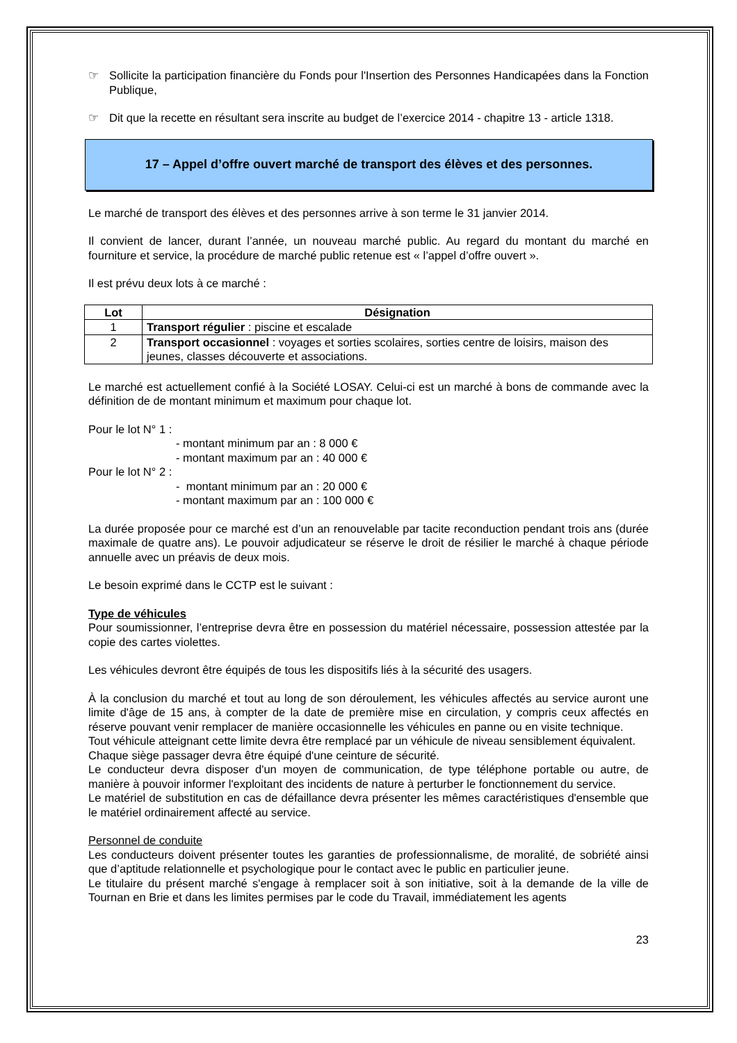☞ Sollicite la participation financière du Fonds pour l'Insertion des Personnes Handicapées dans la Fonction Publique,
☞ Dit que la recette en résultant sera inscrite au budget de l’exercice 2014 - chapitre 13 - article 1318.
17 – Appel d’offre ouvert marché de transport des élèves et des personnes.
Le marché de transport des élèves et des personnes arrive à son terme le 31 janvier 2014.
Il convient de lancer, durant l’année, un nouveau marché public. Au regard du montant du marché en fourniture et service, la procédure de marché public retenue est « l’appel d’offre ouvert ».
Il est prévu deux lots à ce marché :
| Lot | Désignation |
| --- | --- |
| 1 | Transport régulier : piscine et escalade |
| 2 | Transport occasionnel : voyages et sorties scolaires, sorties centre de loisirs, maison des jeunes, classes découverte et associations. |
Le marché est actuellement confié à la Société LOSAY. Celui-ci est un marché à bons de commande avec la définition de de montant minimum et maximum pour chaque lot.
Pour le lot N° 1 :
- montant minimum par an : 8 000 €
- montant maximum par an : 40 000 €
Pour le lot N° 2 :
- montant minimum par an : 20 000 €
- montant maximum par an : 100 000 €
La durée proposée pour ce marché est d’un an renouvelable par tacite reconduction pendant trois ans (durée maximale de quatre ans). Le pouvoir adjudicateur se réserve le droit de résilier le marché à chaque période annuelle avec un préavis de deux mois.
Le besoin exprimé dans le CCTP est le suivant :
Type de véhicules
Pour soumissionner, l’entreprise devra être en possession du matériel nécessaire, possession attestée par la copie des cartes violettes.
Les véhicules devront être équipés de tous les dispositifs liés à la sécurité des usagers.
À la conclusion du marché et tout au long de son déroulement, les véhicules affectés au service auront une limite d'âge de 15 ans, à compter de la date de première mise en circulation, y compris ceux affectés en réserve pouvant venir remplacer de manière occasionnelle les véhicules en panne ou en visite technique.
Tout véhicule atteignant cette limite devra être remplacé par un véhicule de niveau sensiblement équivalent.
Chaque siège passager devra être équipé d'une ceinture de sécurité.
Le conducteur devra disposer d'un moyen de communication, de type téléphone portable ou autre, de manière à pouvoir informer l'exploitant des incidents de nature à perturber le fonctionnement du service.
Le matériel de substitution en cas de défaillance devra présenter les mêmes caractéristiques d'ensemble que le matériel ordinairement affecté au service.
Personnel de conduite
Les conducteurs doivent présenter toutes les garanties de professionnalisme, de moralité, de sobriété ainsi que d’aptitude relationnelle et psychologique pour le contact avec le public en particulier jeune.
Le titulaire du présent marché s'engage à remplacer soit à son initiative, soit à la demande de la ville de Tournan en Brie et dans les limites permises par le code du Travail, immédiatement les agents
23